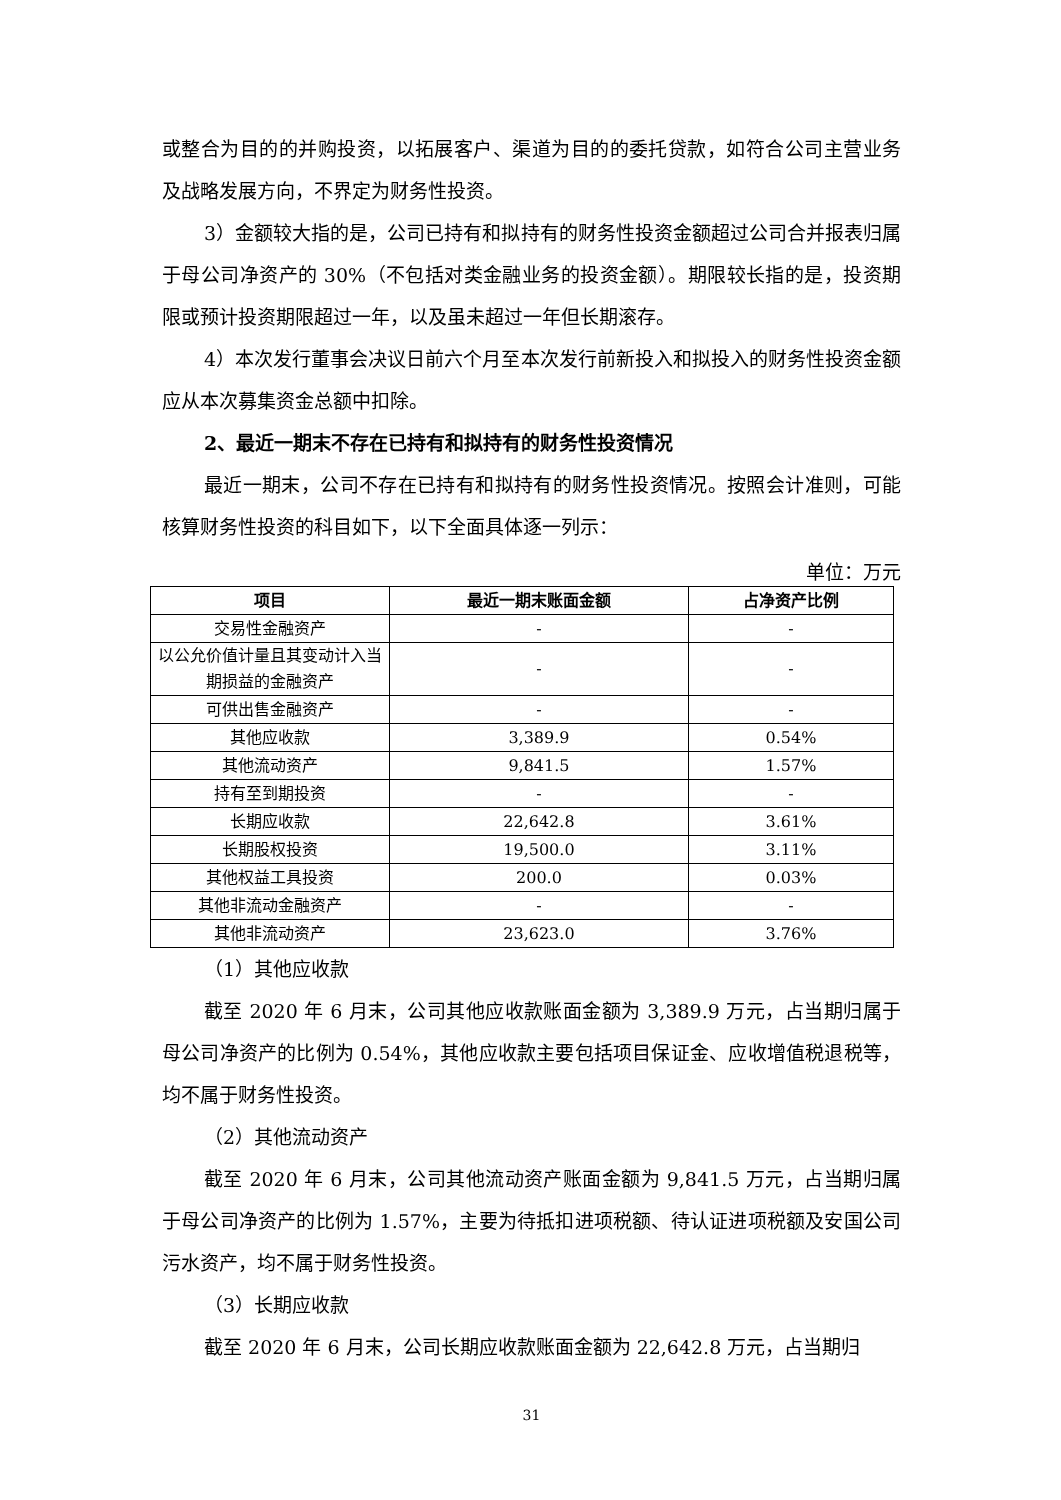或整合为目的的并购投资，以拓展客户、渠道为目的的委托贷款，如符合公司主营业务及战略发展方向，不界定为财务性投资。
3）金额较大指的是，公司已持有和拟持有的财务性投资金额超过公司合并报表归属于母公司净资产的 30%（不包括对类金融业务的投资金额）。期限较长指的是，投资期限或预计投资期限超过一年，以及虽未超过一年但长期滚存。
4）本次发行董事会决议日前六个月至本次发行前新投入和拟投入的财务性投资金额应从本次募集资金总额中扣除。
2、最近一期末不存在已持有和拟持有的财务性投资情况
最近一期末，公司不存在已持有和拟持有的财务性投资情况。按照会计准则，可能核算财务性投资的科目如下，以下全面具体逐一列示：
单位：万元
| 项目 | 最近一期末账面金额 | 占净资产比例 |
| --- | --- | --- |
| 交易性金融资产 | - | - |
| 以公允价值计量且其变动计入当期损益的金融资产 | - | - |
| 可供出售金融资产 | - | - |
| 其他应收款 | 3,389.9 | 0.54% |
| 其他流动资产 | 9,841.5 | 1.57% |
| 持有至到期投资 | - | - |
| 长期应收款 | 22,642.8 | 3.61% |
| 长期股权投资 | 19,500.0 | 3.11% |
| 其他权益工具投资 | 200.0 | 0.03% |
| 其他非流动金融资产 | - | - |
| 其他非流动资产 | 23,623.0 | 3.76% |
（1）其他应收款
截至 2020 年 6 月末，公司其他应收款账面金额为 3,389.9 万元，占当期归属于母公司净资产的比例为 0.54%，其他应收款主要包括项目保证金、应收增值税退税等，均不属于财务性投资。
（2）其他流动资产
截至 2020 年 6 月末，公司其他流动资产账面金额为 9,841.5 万元，占当期归属于母公司净资产的比例为 1.57%，主要为待抵扣进项税额、待认证进项税额及安国公司污水资产，均不属于财务性投资。
（3）长期应收款
截至 2020 年 6 月末，公司长期应收款账面金额为 22,642.8 万元，占当期归
31